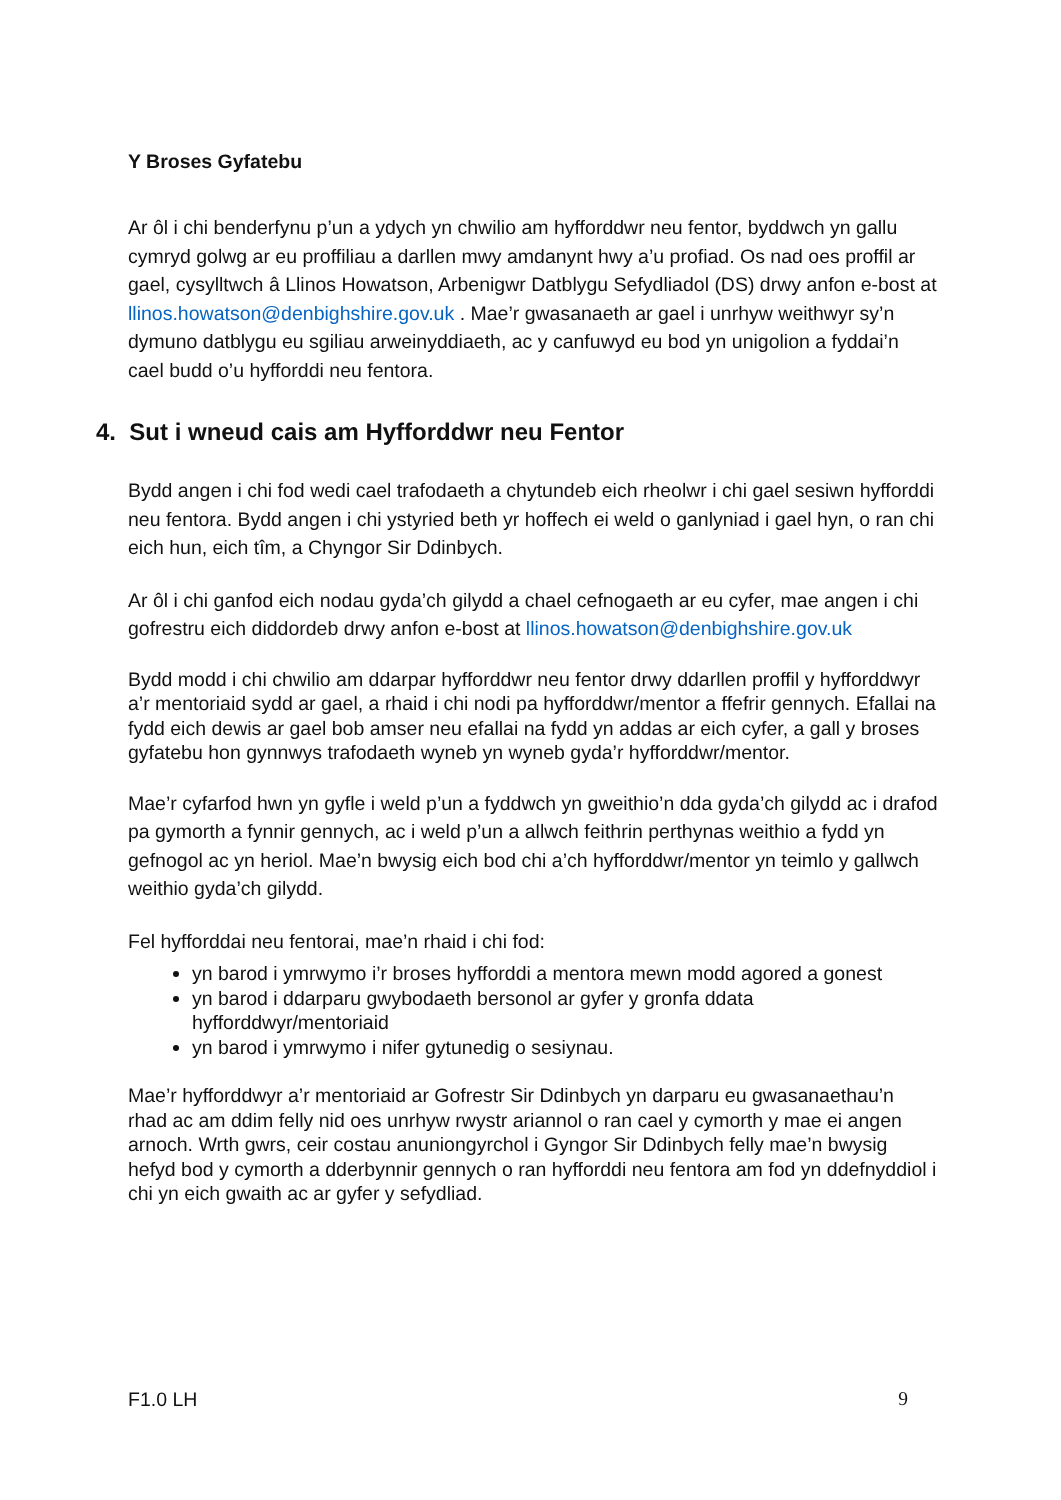Y Broses Gyfatebu
Ar ôl i chi benderfynu p’un a ydych yn chwilio am hyfforddwr neu fentor, byddwch yn gallu cymryd golwg ar eu proffiliau a darllen mwy amdanynt hwy a’u profiad. Os nad oes proffil ar gael, cysylltwch â Llinos Howatson, Arbenigwr Datblygu Sefydliadol (DS) drwy anfon e-bost at llinos.howatson@denbighshire.gov.uk . Mae’r gwasanaeth ar gael i unrhyw weithwyr sy’n dymuno datblygu eu sgiliau arweinyddiaeth, ac y canfuwyd eu bod yn unigolion a fyddai’n cael budd o’u hyfforddi neu fentora.
4. Sut i wneud cais am Hyfforddwr neu Fentor
Bydd angen i chi fod wedi cael trafodaeth a chytundeb eich rheolwr i chi gael sesiwn hyfforddi neu fentora. Bydd angen i chi ystyried beth yr hoffech ei weld o ganlyniad i gael hyn, o ran chi eich hun, eich tîm, a Chyngor Sir Ddinbych.
Ar ôl i chi ganfod eich nodau gyda’ch gilydd a chael cefnogaeth ar eu cyfer, mae angen i chi gofrestru eich diddordeb drwy anfon e-bost at llinos.howatson@denbighshire.gov.uk
Bydd modd i chi chwilio am ddarpar hyfforddwr neu fentor drwy ddarllen proffil y hyfforddwyr a’r mentoriaid sydd ar gael, a rhaid i chi nodi pa hyfforddwr/mentor a ffefrir gennych. Efallai na fydd eich dewis ar gael bob amser neu efallai na fydd yn addas ar eich cyfer, a gall y broses gyfatebu hon gynnwys trafodaeth wyneb yn wyneb gyda’r hyfforddwr/mentor.
Mae’r cyfarfod hwn yn gyfle i weld p’un a fyddwch yn gweithio’n dda gyda’ch gilydd ac i drafod pa gymorth a fynnir gennych, ac i weld p’un a allwch feithrin perthynas weithio a fydd yn gefnogol ac yn heriol. Mae’n bwysig eich bod chi a’ch hyfforddwr/mentor yn teimlo y gallwch weithio gyda’ch gilydd.
Fel hyfforddai neu fentorai, mae’n rhaid i chi fod:
yn barod i ymrwymo i’r broses hyfforddi a mentora mewn modd agored a gonest
yn barod i ddarparu gwybodaeth bersonol ar gyfer y gronfa ddata hyfforddwyr/mentoriaid
yn barod i ymrwymo i nifer gytunedig o sesiynau.
Mae’r hyfforddwyr a’r mentoriaid ar Gofrestr Sir Ddinbych yn darparu eu gwasanaethau’n rhad ac am ddim felly nid oes unrhyw rwystr ariannol o ran cael y cymorth y mae ei angen arnoch. Wrth gwrs, ceir costau anuniongyrchol i Gyngor Sir Ddinbych felly mae’n bwysig hefyd bod y cymorth a dderbynnir gennych o ran hyfforddi neu fentora am fod yn ddefnyddiol i chi yn eich gwaith ac ar gyfer y sefydliad.
F1.0 LH 9